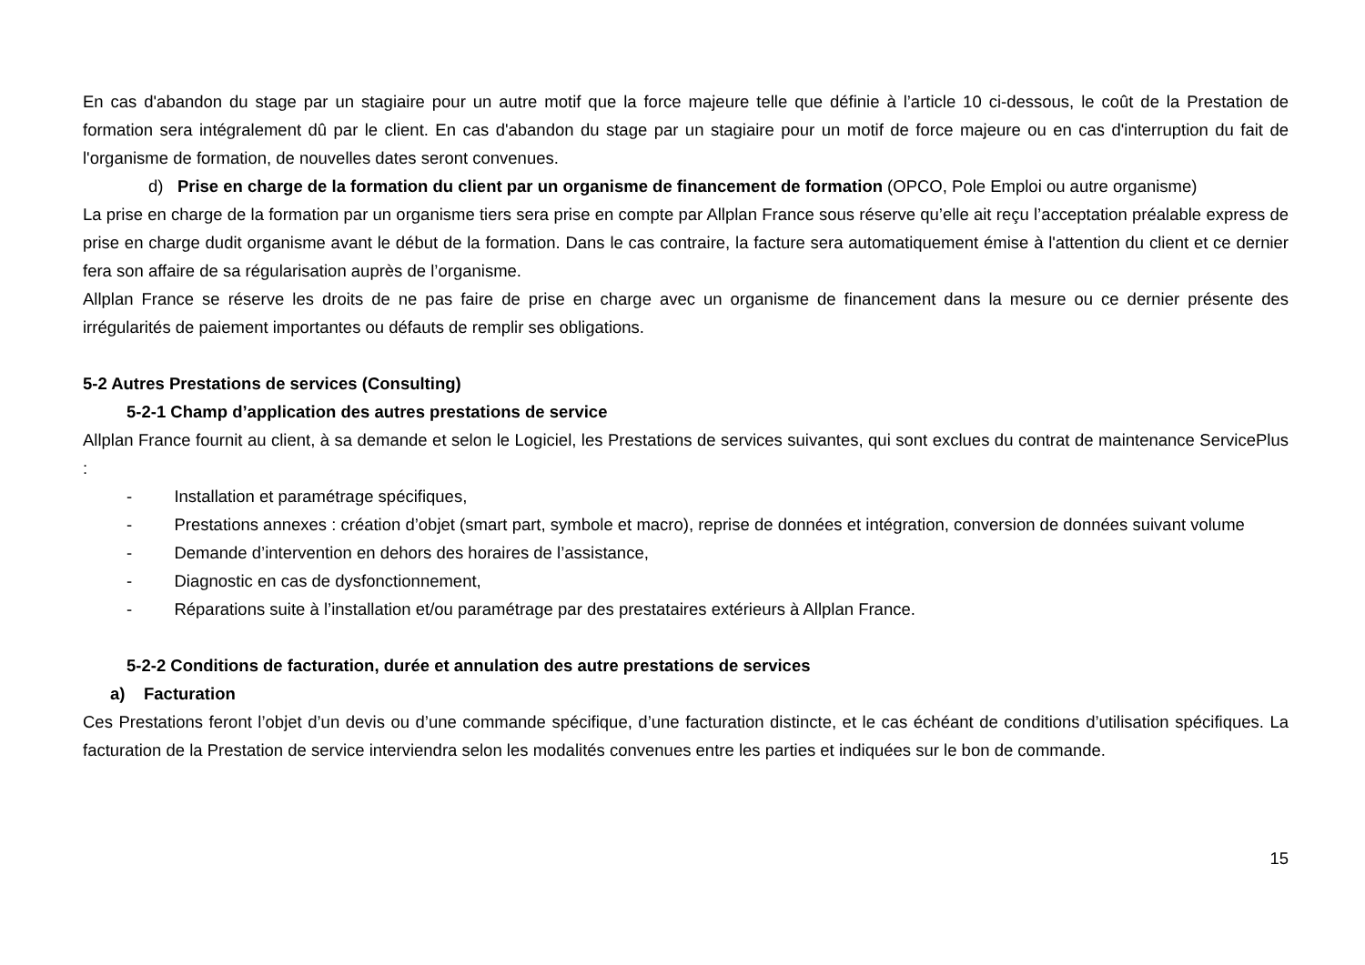En cas d'abandon du stage par un stagiaire pour un autre motif que la force majeure telle que définie à l’article 10 ci-dessous, le coût de la Prestation de formation sera intégralement dû par le client. En cas d'abandon du stage par un stagiaire pour un motif de force majeure ou en cas d'interruption du fait de l'organisme de formation, de nouvelles dates seront convenues.
d) Prise en charge de la formation du client par un organisme de financement de formation (OPCO, Pole Emploi ou autre organisme)
La prise en charge de la formation par un organisme tiers sera prise en compte par Allplan France sous réserve qu’elle ait reçu l’acceptation préalable express de prise en charge dudit organisme avant le début de la formation. Dans le cas contraire, la facture sera automatiquement émise à l'attention du client et ce dernier fera son affaire de sa régularisation auprès de l’organisme.
Allplan France se réserve les droits de ne pas faire de prise en charge avec un organisme de financement dans la mesure ou ce dernier présente des irrégularités de paiement importantes ou défauts de remplir ses obligations.
5-2 Autres Prestations de services (Consulting)
5-2-1 Champ d’application des autres prestations de service
Allplan France fournit au client, à sa demande et selon le Logiciel, les Prestations de services suivantes, qui sont exclues du contrat de maintenance ServicePlus :
- Installation et paramétrage spécifiques,
- Prestations annexes : création d’objet (smart part, symbole et macro), reprise de données et intégration, conversion de données suivant volume
- Demande d’intervention en dehors des horaires de l’assistance,
- Diagnostic en cas de dysfonctionnement,
- Réparations suite à l’installation et/ou paramétrage par des prestataires extérieurs à Allplan France.
5-2-2 Conditions de facturation, durée et annulation des autre prestations de services
a) Facturation
Ces Prestations feront l’objet d’un devis ou d’une commande spécifique, d’une facturation distincte, et le cas échéant de conditions d’utilisation spécifiques. La facturation de la Prestation de service interviendra selon les modalités convenues entre les parties et indiquées sur le bon de commande.
15